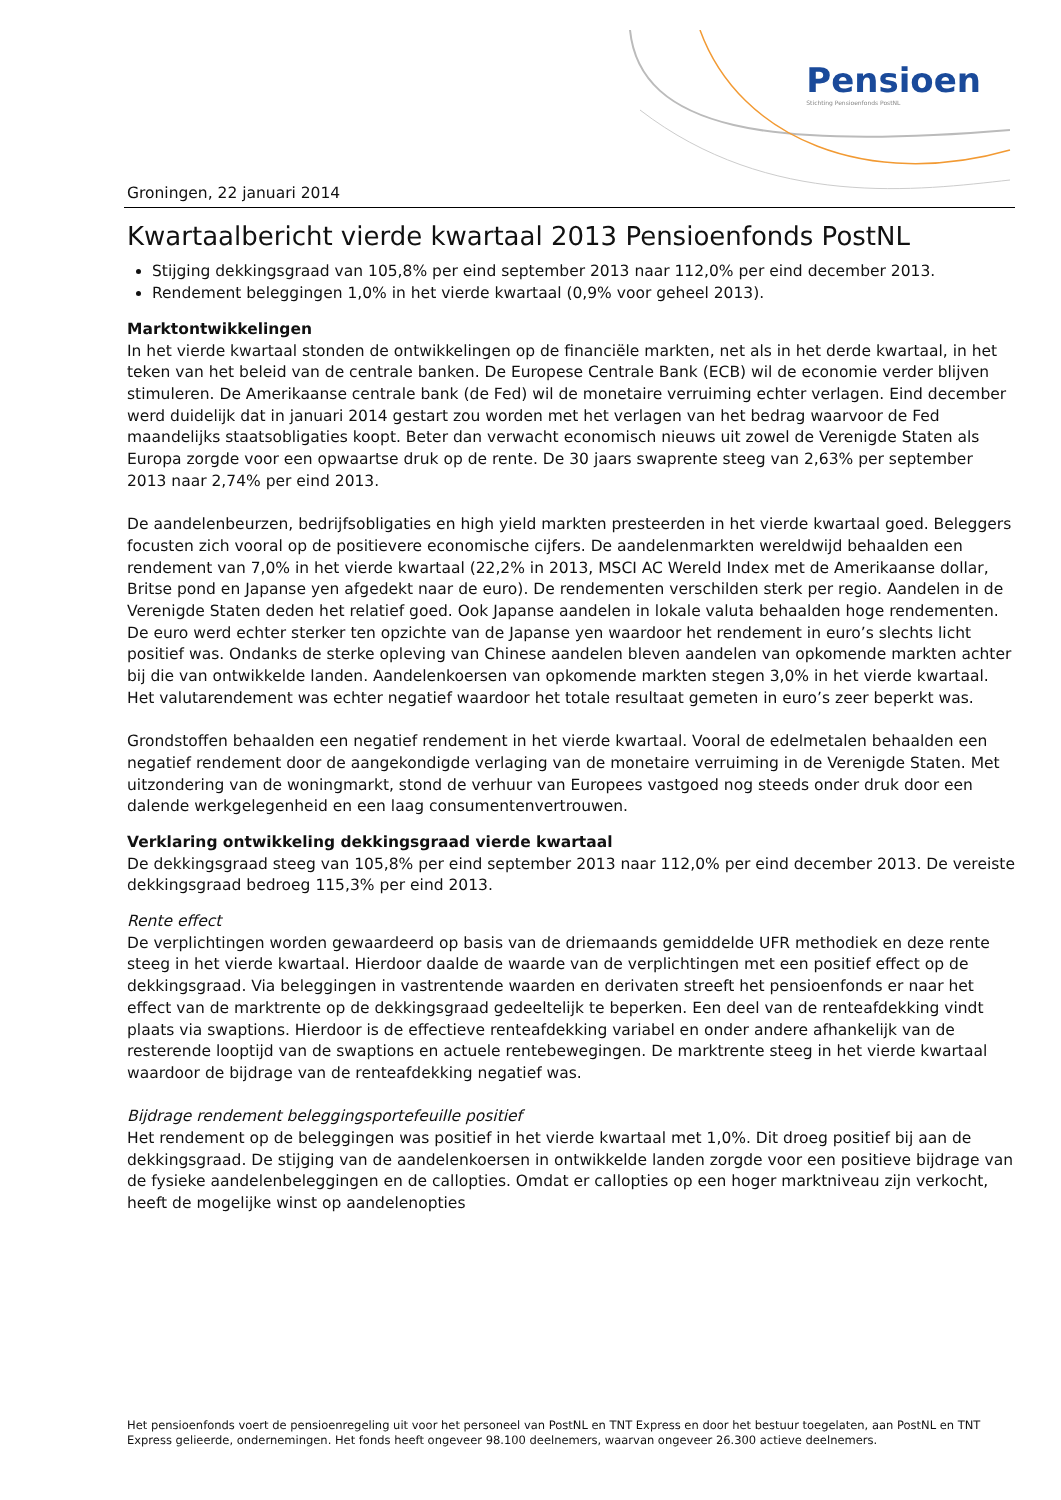Pensioen
Stichting Pensioenfonds PostNL
Groningen, 22 januari 2014
Kwartaalbericht vierde kwartaal 2013 Pensioenfonds PostNL
Stijging dekkingsgraad van 105,8% per eind september 2013 naar 112,0% per eind december 2013.
Rendement beleggingen 1,0% in het vierde kwartaal (0,9% voor geheel 2013).
Marktontwikkelingen
In het vierde kwartaal stonden de ontwikkelingen op de financiële markten, net als in het derde kwartaal, in het teken van het beleid van de centrale banken. De Europese Centrale Bank (ECB) wil de economie verder blijven stimuleren. De Amerikaanse centrale bank (de Fed) wil de monetaire verruiming echter verlagen. Eind december werd duidelijk dat in januari 2014 gestart zou worden met het verlagen van het bedrag waarvoor de Fed maandelijks staatsobligaties koopt. Beter dan verwacht economisch nieuws uit zowel de Verenigde Staten als Europa zorgde voor een opwaartse druk op de rente. De 30 jaars swaprente steeg van 2,63% per september 2013 naar 2,74% per eind 2013.
De aandelenbeurzen, bedrijfsobligaties en high yield markten presteerden in het vierde kwartaal goed. Beleggers focusten zich vooral op de positievere economische cijfers. De aandelenmarkten wereldwijd behaalden een rendement van 7,0% in het vierde kwartaal (22,2% in 2013, MSCI AC Wereld Index met de Amerikaanse dollar, Britse pond en Japanse yen afgedekt naar de euro). De rendementen verschilden sterk per regio. Aandelen in de Verenigde Staten deden het relatief goed. Ook Japanse aandelen in lokale valuta behaalden hoge rendementen. De euro werd echter sterker ten opzichte van de Japanse yen waardoor het rendement in euro’s slechts licht positief was. Ondanks de sterke opleving van Chinese aandelen bleven aandelen van opkomende markten achter bij die van ontwikkelde landen. Aandelenkoersen van opkomende markten stegen 3,0% in het vierde kwartaal. Het valutarendement was echter negatief waardoor het totale resultaat gemeten in euro’s zeer beperkt was.
Grondstoffen behaalden een negatief rendement in het vierde kwartaal. Vooral de edelmetalen behaalden een negatief rendement door de aangekondigde verlaging van de monetaire verruiming in de Verenigde Staten. Met uitzondering van de woningmarkt, stond de verhuur van Europees vastgoed nog steeds onder druk door een dalende werkgelegenheid en een laag consumentenvertrouwen.
Verklaring ontwikkeling dekkingsgraad vierde kwartaal
De dekkingsgraad steeg van 105,8% per eind september 2013 naar 112,0% per eind december 2013. De vereiste dekkingsgraad bedroeg 115,3% per eind 2013.
Rente effect
De verplichtingen worden gewaardeerd op basis van de driemaands gemiddelde UFR methodiek en deze rente steeg in het vierde kwartaal. Hierdoor daalde de waarde van de verplichtingen met een positief effect op de dekkingsgraad. Via beleggingen in vastrentende waarden en derivaten streeft het pensioenfonds er naar het effect van de marktrente op de dekkingsgraad gedeeltelijk te beperken. Een deel van de renteafdekking vindt plaats via swaptions. Hierdoor is de effectieve renteafdekking variabel en onder andere afhankelijk van de resterende looptijd van de swaptions en actuele rentebewegingen. De marktrente steeg in het vierde kwartaal waardoor de bijdrage van de renteafdekking negatief was.
Bijdrage rendement beleggingsportefeuille positief
Het rendement op de beleggingen was positief in het vierde kwartaal met 1,0%. Dit droeg positief bij aan de dekkingsgraad. De stijging van de aandelenkoersen in ontwikkelde landen zorgde voor een positieve bijdrage van de fysieke aandelenbeleggingen en de callopties. Omdat er callopties op een hoger marktniveau zijn verkocht, heeft de mogelijke winst op aandelenopties
Het pensioenfonds voert de pensioenregeling uit voor het personeel van PostNL en TNT Express en door het bestuur toegelaten, aan PostNL en TNT Express gelieerde, ondernemingen. Het fonds heeft ongeveer 98.100 deelnemers, waarvan ongeveer 26.300 actieve deelnemers.